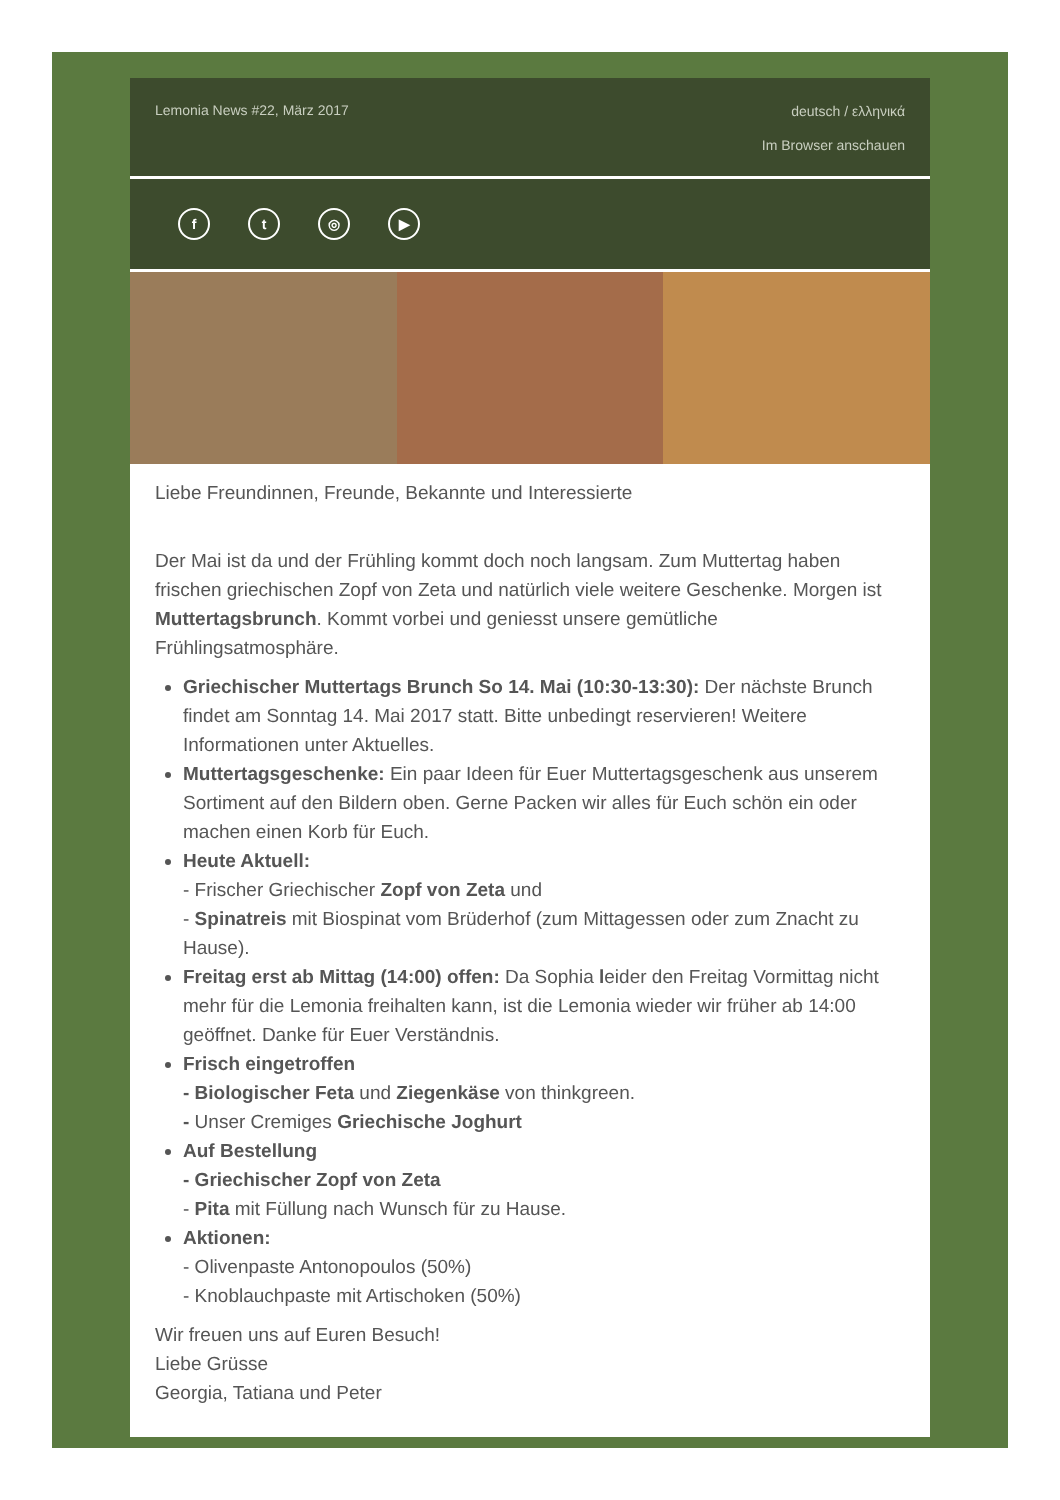Lemonia News #22, März 2017
deutsch / ελληνικά
Im Browser anschauen
f t ◎ ▶
Liebe Freundinnen, Freunde, Bekannte und Interessierte
Der Mai ist da und der Frühling kommt doch noch langsam. Zum Muttertag haben frischen griechischen Zopf von Zeta und natürlich viele weitere Geschenke. Morgen ist Muttertagsbrunch. Kommt vorbei und geniesst unsere gemütliche Frühlingsatmosphäre.
Griechischer Muttertags Brunch So 14. Mai (10:30-13:30): Der nächste Brunch findet am Sonntag 14. Mai 2017 statt. Bitte unbedingt reservieren! Weitere Informationen unter Aktuelles.
Muttertagsgeschenke: Ein paar Ideen für Euer Muttertagsgeschenk aus unserem Sortiment auf den Bildern oben. Gerne Packen wir alles für Euch schön ein oder machen einen Korb für Euch.
Heute Aktuell:
- Frischer Griechischer Zopf von Zeta und
- Spinatreis mit Biospinat vom Brüderhof (zum Mittagessen oder zum Znacht zu Hause).
Freitag erst ab Mittag (14:00) offen: Da Sophia leider den Freitag Vormittag nicht mehr für die Lemonia freihalten kann, ist die Lemonia wieder wir früher ab 14:00 geöffnet. Danke für Euer Verständnis.
Frisch eingetroffen
- Biologischer Feta und Ziegenkäse von thinkgreen.
- Unser Cremiges Griechische Joghurt
Auf Bestellung
- Griechischer Zopf von Zeta
- Pita mit Füllung nach Wunsch für zu Hause.
Aktionen:
- Olivenpaste Antonopoulos (50%)
- Knoblauchpaste mit Artischoken (50%)
Wir freuen uns auf Euren Besuch!
Liebe Grüsse
Georgia, Tatiana und Peter